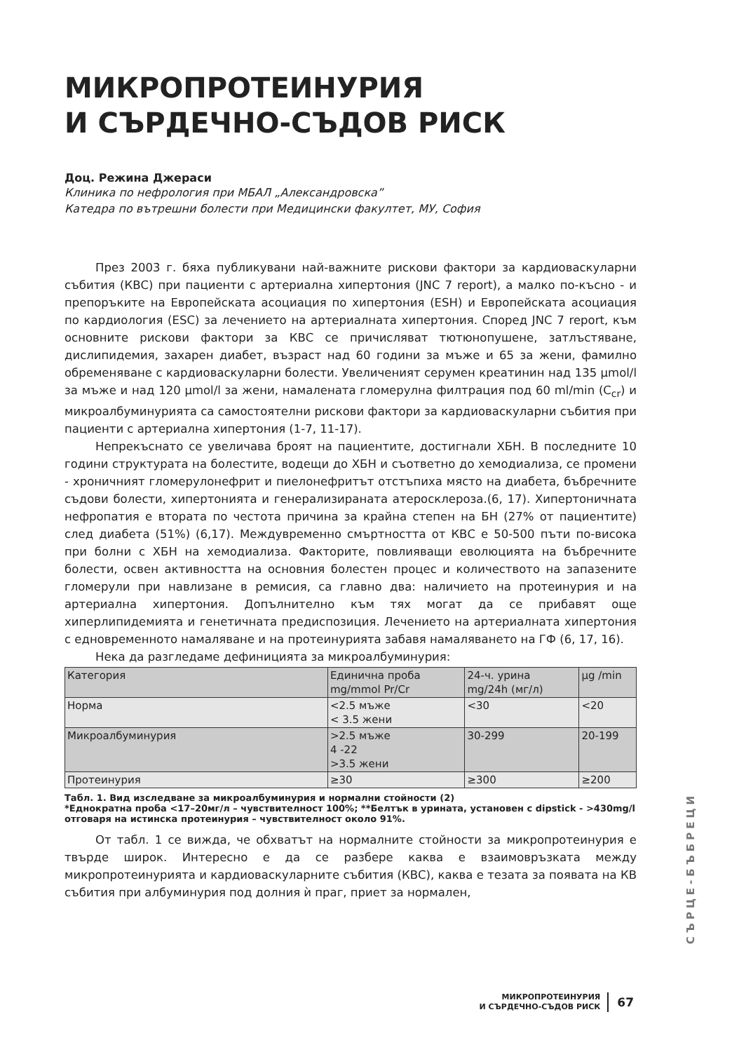МИКРОПРОТЕИНУРИЯ
И СЪРДЕЧНО-СЪДОВ РИСК
Доц. Режина Джераси
Клиника по нефрология при МБАЛ „Александровска”
Катедра по вътрешни болести при Медицински факултет, МУ, София
През 2003 г. бяха публикувани най-важните рискови фактори за кардиоваскуларни събития (КВС) при пациенти с артериална хипертония (JNC 7 report), а малко по-късно - и препоръките на Европейската асоциация по хипертония (ESH) и Европейската асоциация по кардиология (ESC) за лечението на артериалната хипертония. Според JNC 7 report, към основните рискови фактори за КВС се причисляват тютюнопушене, затлъстяване, дислипидемия, захарен диабет, възраст над 60 години за мъже и 65 за жени, фамилно обременяване с кардиоваскуларни болести. Увеличеният серумен креатинин над 135 µmol/l за мъже и над 120 µmol/l за жени, намалената гломерулна филтрация под 60 ml/min (C<sub>cr</sub>) и микроалбуминурията са самостоятелни рискови фактори за кардиоваскуларни събития при пациенти с артериална хипертония (1-7, 11-17).
Непрекъснато се увеличава броят на пациентите, достигнали ХБН. В последните 10 години структурата на болестите, водещи до ХБН и съответно до хемодиализа, се промени - хроничният гломерулонефрит и пиелонефритът отстъпиха място на диабета, бъбречните съдови болести, хипертонията и генерализираната атеросклероза.(6, 17). Хипертоничната нефропатия е втората по честота причина за крайна степен на БН (27% от пациентите) след диабета (51%) (6,17). Междувременно смъртността от КВС е 50-500 пъти по-висока при болни с ХБН на хемодиализа. Факторите, повлияващи еволюцията на бъбречните болести, освен активността на основния болестен процес и количеството на запазените гломерули при навлизане в ремисия, са главно два: наличието на протеинурия и на артериална хипертония. Допълнително към тях могат да се прибавят още хиперлипидемията и генетичната предиспозиция. Лечението на артериалната хипертония с едновременното намаляване и на протеинурията забавя намаляването на ГФ (6, 17, 16).
Нека да разгледаме дефиницията за микроалбуминурия:
| Категория | Единична проба mg/mmol Pr/Cr | 24-ч. урина mg/24h (мг/л) | µg /min |
| Норма | <2.5 мъже < 3.5 жени | <30 | <20 |
| Микроалбуминурия | >2.5 мъже 4 -22 >3.5 жени | 30-299 | 20-199 |
| Протеинурия | ≥30 | ≥300 | ≥200 |
Табл. 1. Вид изследване за микроалбуминурия и нормални стойности (2)
*Еднократна проба <17–20мг/л – чувствителност 100%; **Белтък в урината, установен с dipstick - >430mg/l отговаря на истинска протеинурия – чувствителност около 91%.
От табл. 1 се вижда, че обхватът на нормалните стойности за микропротеинурия е твърде широк. Интересно е да се разбере каква е взаимовръзката между микропротеинурията и кардиоваскуларните събития (КВС), каква е тезата за появата на КВ събития при албуминурия под долния ѝ праг, приет за нормален,
СЪРЦЕ-БЪБРЕЦИ
МИКРОПРОТЕИНУРИЯ
И СЪРДЕЧНО-СЪДОВ РИСК
67